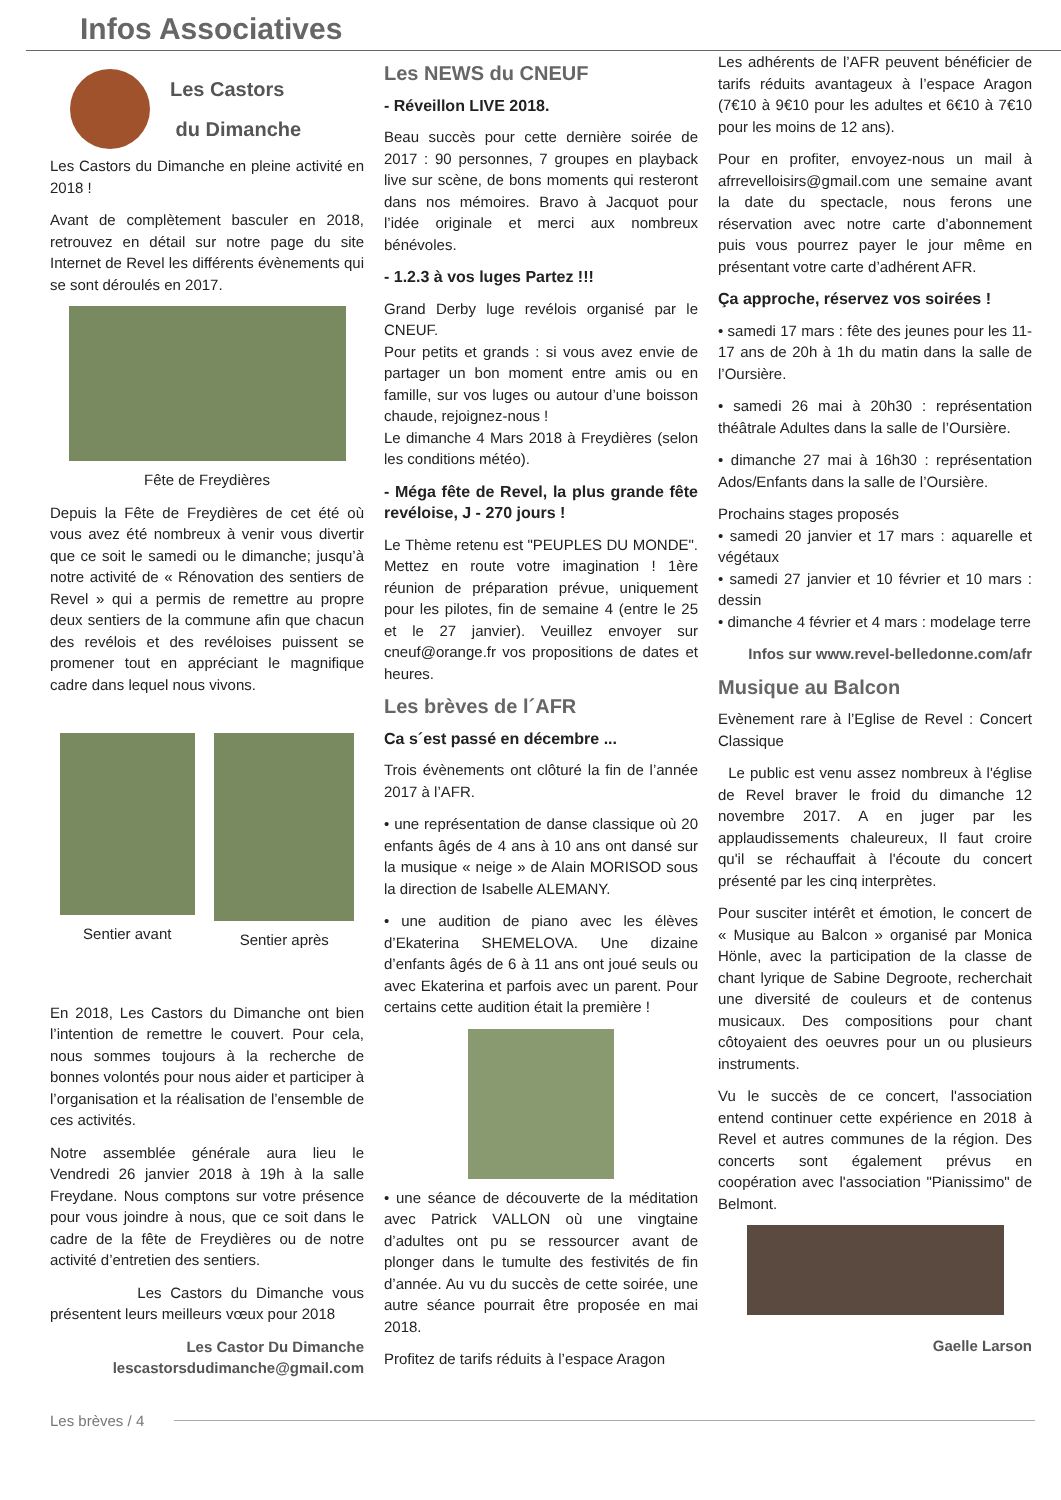Infos Associatives
Les Castors
du Dimanche
Les Castors du Dimanche en pleine activité en 2018 !
Avant de complètement basculer en 2018, retrouvez en détail sur notre page du site Internet de Revel les différents évènements qui se sont déroulés en 2017.
Fête de Freydières
Depuis la Fête de Freydières de cet été où vous avez été nombreux à venir vous divertir que ce soit le samedi ou le dimanche; jusqu’à notre activité de « Rénovation des sentiers de Revel » qui a permis de remettre au propre deux sentiers de la commune afin que chacun des revélois et des revéloises puissent se promener tout en appréciant le magnifique cadre dans lequel nous vivons.
Sentier avant Sentier après
En 2018, Les Castors du Dimanche ont bien l’intention de remettre le couvert. Pour cela, nous sommes toujours à la recherche de bonnes volontés pour nous aider et participer à l’organisation et la réalisation de l’ensemble de ces activités.
Notre assemblée générale aura lieu le Vendredi 26 janvier 2018 à 19h à la salle Freydane. Nous comptons sur votre présence pour vous joindre à nous, que ce soit dans le cadre de la fête de Freydières ou de notre activité d’entretien des sentiers.
Les Castors du Dimanche vous présentent leurs meilleurs vœux pour 2018
Les Castor Du Dimanche
lescastorsdudimanche@gmail.com
Les NEWS du CNEUF
- Réveillon LIVE 2018.
Beau succès pour cette dernière soirée de 2017 : 90 personnes, 7 groupes en playback live sur scène, de bons moments qui resteront dans nos mémoires. Bravo à Jacquot pour l’idée originale et merci aux nombreux bénévoles.
- 1.2.3 à vos luges Partez !!!
Grand Derby luge revélois organisé par le CNEUF.
Pour petits et grands : si vous avez envie de partager un bon moment entre amis ou en famille, sur vos luges ou autour d’une boisson chaude, rejoignez-nous !
Le dimanche 4 Mars 2018 à Freydières (selon les conditions météo).
- Méga fête de Revel, la plus grande fête revéloise, J - 270 jours !
Le Thème retenu est "PEUPLES DU MONDE". Mettez en route votre imagination ! 1ère réunion de préparation prévue, uniquement pour les pilotes, fin de semaine 4 (entre le 25 et le 27 janvier). Veuillez envoyer sur cneuf@orange.fr vos propositions de dates et heures.
Les brèves de l´AFR
Ca s´est passé en décembre ...
Trois évènements ont clôturé la fin de l’année 2017 à l’AFR.
• une représentation de danse classique où 20 enfants âgés de 4 ans à 10 ans ont dansé sur la musique « neige » de Alain MORISOD sous la direction de Isabelle ALEMANY.
• une audition de piano avec les élèves d’Ekaterina SHEMELOVA. Une dizaine d’enfants âgés de 6 à 11 ans ont joué seuls ou avec Ekaterina et parfois avec un parent. Pour certains cette audition était la première !
• une séance de découverte de la méditation avec Patrick VALLON où une vingtaine d’adultes ont pu se ressourcer avant de plonger dans le tumulte des festivités de fin d’année. Au vu du succès de cette soirée, une autre séance pourrait être proposée en mai 2018.
Profitez de tarifs réduits à l’espace Aragon
Les adhérents de l’AFR peuvent bénéficier de tarifs réduits avantageux à l’espace Aragon (7€10 à 9€10 pour les adultes et 6€10 à 7€10 pour les moins de 12 ans).
Pour en profiter, envoyez-nous un mail à afrrevelloisirs@gmail.com une semaine avant la date du spectacle, nous ferons une réservation avec notre carte d’abonnement puis vous pourrez payer le jour même en présentant votre carte d’adhérent AFR.
Ça approche, réservez vos soirées !
• samedi 17 mars : fête des jeunes pour les 11-17 ans de 20h à 1h du matin dans la salle de l’Oursière.
• samedi 26 mai à 20h30 : représentation théâtrale Adultes dans la salle de l’Oursière.
• dimanche 27 mai à 16h30 : représentation Ados/Enfants dans la salle de l’Oursière.
Prochains stages proposés
• samedi 20 janvier et 17 mars : aquarelle et végétaux
• samedi 27 janvier et 10 février et 10 mars : dessin
• dimanche 4 février et 4 mars : modelage terre
Infos sur www.revel-belledonne.com/afr
Musique au Balcon
Evènement rare à l’Eglise de Revel : Concert Classique
Le public est venu assez nombreux à l'église de Revel braver le froid du dimanche 12 novembre 2017. A en juger par les applaudissements chaleureux, Il faut croire qu'il se réchauffait à l'écoute du concert présenté par les cinq interprètes.
Pour susciter intérêt et émotion, le concert de « Musique au Balcon » organisé par Monica Hönle, avec la participation de la classe de chant lyrique de Sabine Degroote, recherchait une diversité de couleurs et de contenus musicaux. Des compositions pour chant côtoyaient des oeuvres pour un ou plusieurs instruments.
Vu le succès de ce concert, l'association entend continuer cette expérience en 2018 à Revel et autres communes de la région. Des concerts sont également prévus en coopération avec l'association "Pianissimo" de Belmont.
Gaelle Larson
Les brèves / 4